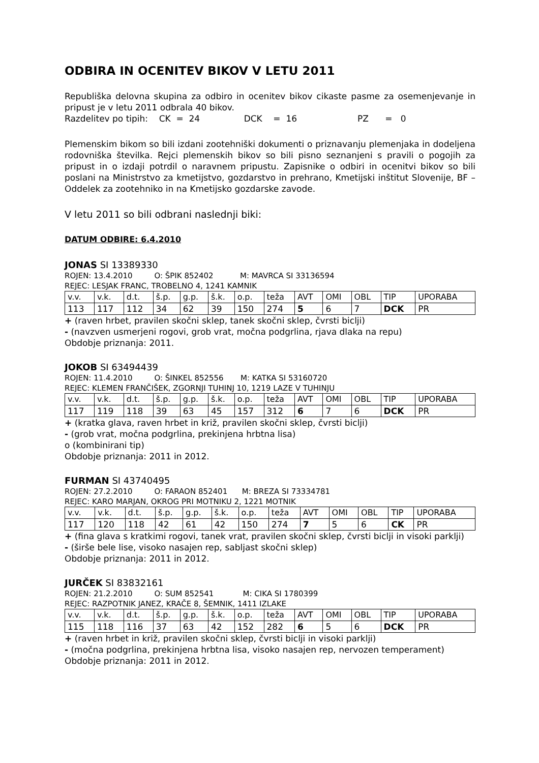ODBIRA IN OCENITEV BIKOV V LETU 2011
Republiška delovna skupina za odbiro in ocenitev bikov cikaste pasme za osemenjevanje in pripust je v letu 2011 odbrala 40 bikov.
Razdelitev po tipih: CK = 24 DCK = 16 PZ = 0
Plemenskim bikom so bili izdani zootehniški dokumenti o priznavanju plemenjaka in dodeljena rodovniška številka. Rejci plemenskih bikov so bili pisno seznanjeni s pravili o pogojih za pripust in o izdaji potrdil o naravnem pripustu. Zapisnike o odbiri in ocenitvi bikov so bili poslani na Ministrstvo za kmetijstvo, gozdarstvo in prehrano, Kmetijski inštitut Slovenije, BF – Oddelek za zootehniko in na Kmetijsko gozdarske zavode.
V letu 2011 so bili odbrani naslednji biki:
DATUM ODBIRE: 6.4.2010
JONAS SI 13389330
ROJEN: 13.4.2010 O: ŠPIK 852402 M: MAVRCA SI 33136594
REJEC: LESJAK FRANC, TROBELNO 4, 1241 KAMNIK
| v.v. | v.k. | d.t. | š.p. | g.p. | š.k. | o.p. | teža | AVT | OMI | OBL | TIP | UPORABA |
| 113 | 117 | 112 | 34 | 62 | 39 | 150 | 274 | 5 | 6 | 7 | DCK | PR |
+ (raven hrbet, pravilen skočni sklep, tanek skočni sklep, čvrsti biclji)
- (navzven usmerjeni rogovi, grob vrat, močna podgrlina, rjava dlaka na repu)
Obdobje priznanja: 2011.
JOKOB SI 63494439
ROJEN: 11.4.2010 O: ŠINKEL 852556 M: KATKA SI 53160720
REJEC: KLEMEN FRANČIŠEK, ZGORNJI TUHINJ 10, 1219 LAZE V TUHINJU
| v.v. | v.k. | d.t. | š.p. | g.p. | š.k. | o.p. | teža | AVT | OMI | OBL | TIP | UPORABA |
| 117 | 119 | 118 | 39 | 63 | 45 | 157 | 312 | 6 | 7 | 6 | DCK | PR |
+ (kratka glava, raven hrbet in križ, pravilen skočni sklep, čvrsti biclji)
- (grob vrat, močna podgrlina, prekinjena hrbtna lisa)
o (kombinirani tip)
Obdobje priznanja: 2011 in 2012.
FURMAN SI 43740495
ROJEN: 27.2.2010 O: FARAON 852401 M: BREZA SI 73334781
REJEC: KARO MARJAN, OKROG PRI MOTNIKU 2, 1221 MOTNIK
| v.v. | v.k. | d.t. | š.p. | g.p. | š.k. | o.p. | teža | AVT | OMI | OBL | TIP | UPORABA |
| 117 | 120 | 118 | 42 | 61 | 42 | 150 | 274 | 7 | 5 | 6 | CK | PR |
+ (fina glava s kratkimi rogovi, tanek vrat, pravilen skočni sklep, čvrsti biclji in visoki parklji)
- (širše bele lise, visoko nasajen rep, sabljast skočni sklep)
Obdobje priznanja: 2011 in 2012.
JURČEK SI 83832161
ROJEN: 21.2.2010 O: SUM 852541 M: CIKA SI 1780399
REJEC: RAZPOTNIK JANEZ, KRAČE 8, ŠEMNIK, 1411 IZLAKE
| v.v. | v.k. | d.t. | š.p. | g.p. | š.k. | o.p. | teža | AVT | OMI | OBL | TIP | UPORABA |
| 115 | 118 | 116 | 37 | 63 | 42 | 152 | 282 | 6 | 5 | 6 | DCK | PR |
+ (raven hrbet in križ, pravilen skočni sklep, čvrsti biclji in visoki parklji)
- (močna podgrlina, prekinjena hrbtna lisa, visoko nasajen rep, nervozen temperament)
Obdobje priznanja: 2011 in 2012.